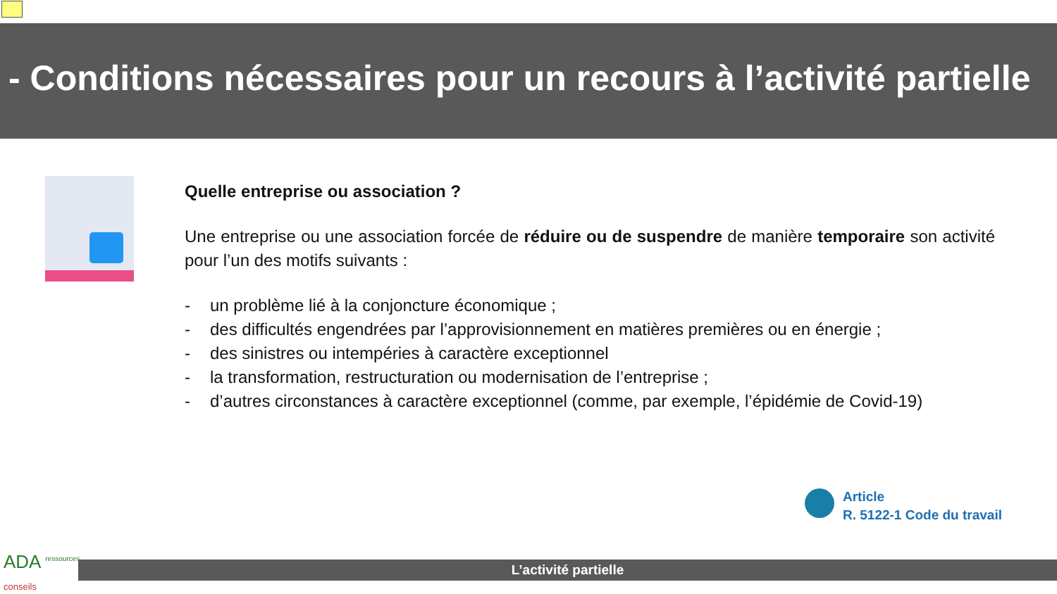- Conditions nécessaires pour un recours à l’activité partielle
Quelle entreprise ou association ?
Une entreprise ou une association forcée de réduire ou de suspendre de manière temporaire son activité pour l’un des motifs suivants :
- un problème lié à la conjoncture économique ;
- des difficultés engendrées par l’approvisionnement en matières premières ou en énergie ;
- des sinistres ou intempéries à caractère exceptionnel
- la transformation, restructuration ou modernisation de l’entreprise ;
- d’autres circonstances à caractère exceptionnel (comme, par exemple, l’épidémie de Covid-19)
Article
R. 5122-1 Code du travail
ADA <sup>ressources</sup>
conseils
L’activité partielle